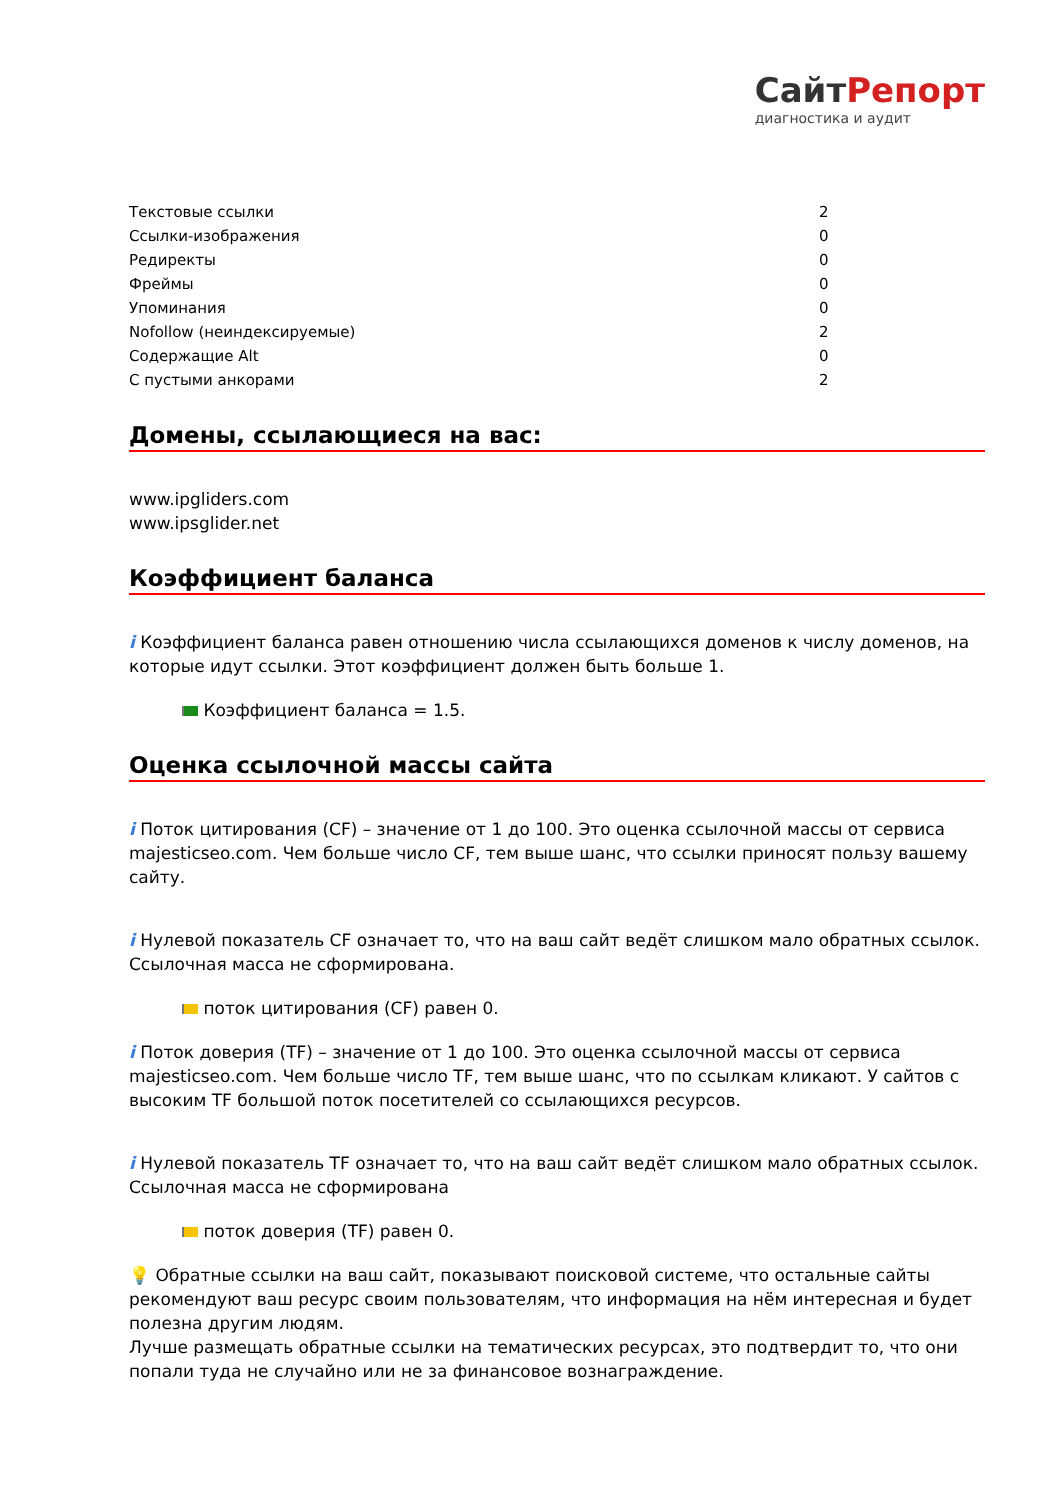СайтРепорт
диагностика и аудит
| Текстовые ссылки | 2 |
| Ссылки-изображения | 0 |
| Редиректы | 0 |
| Фреймы | 0 |
| Упоминания | 0 |
| Nofollow (неиндексируемые) | 2 |
| Содержащие Alt | 0 |
| С пустыми анкорами | 2 |
Домены, ссылающиеся на вас:
www.ipgliders.com
www.ipsglider.net
Коэффициент баланса
i Коэффициент баланса равен отношению числа ссылающихся доменов к числу доменов, на которые идут ссылки. Этот коэффициент должен быть больше 1.
Коэффициент баланса = 1.5.
Оценка ссылочной массы сайта
i Поток цитирования (CF) – значение от 1 до 100. Это оценка ссылочной массы от сервиса majesticseo.com. Чем больше число CF, тем выше шанс, что ссылки приносят пользу вашему сайту.
i Нулевой показатель CF означает то, что на ваш сайт ведёт слишком мало обратных ссылок. Ссылочная масса не сформирована.
поток цитирования (CF) равен 0.
i Поток доверия (TF) – значение от 1 до 100. Это оценка ссылочной массы от сервиса majesticseo.com. Чем больше число TF, тем выше шанс, что по ссылкам кликают. У сайтов с высоким TF большой поток посетителей со ссылающихся ресурсов.
i Нулевой показатель TF означает то, что на ваш сайт ведёт слишком мало обратных ссылок. Ссылочная масса не сформирована
поток доверия (TF) равен 0.
💡 Обратные ссылки на ваш сайт, показывают поисковой системе, что остальные сайты рекомендуют ваш ресурс своим пользователям, что информация на нём интересная и будет полезна другим людям.
Лучше размещать обратные ссылки на тематических ресурсах, это подтвердит то, что они попали туда не случайно или не за финансовое вознаграждение.